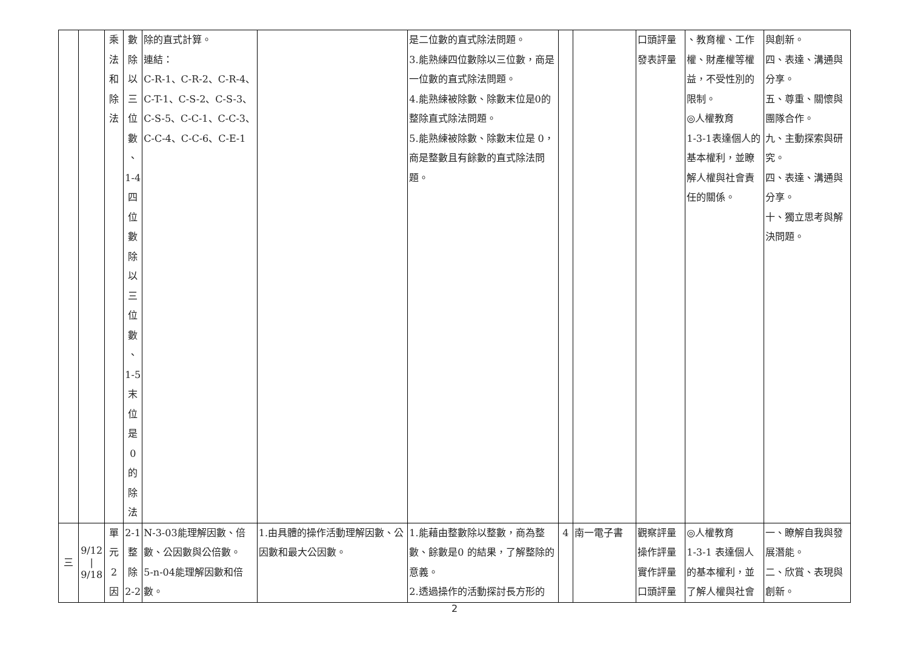| | | 乘 法 和 除 法 | 數 除 以 三 位 數 、 1-4 四 位 數 除 以 三 位 數 、 1-5 末 位 是 0 的 除 法 | 除的直式計算。 連結： C-R-1、C-R-2、C-R-4、 C-T-1、C-S-2、C-S-3、 C-S-5、C-C-1、C-C-3、 C-C-4、C-C-6、C-E-1 | | 是二位數的直式除法問題。 3.能熟練四位數除以三位數，商是一位數的直式除法問題。 4.能熟練被除數、除數末位是0的整除直式除法問題。 5.能熟練被除數、除數末位是 0，商是整數且有餘數的直式除法問題。 | | | 口頭評量 發表評量 | 、教育權、工作權、財產權等權益，不受性別的限制。 ◎人權教育 1-3-1表達個人的基本權利，並瞭解人權與社會責任的關係。 | 與創新。 四、表達、溝通與分享。 五、尊重、關懷與團隊合作。 九、主動探索與研究。 四、表達、溝通與分享。 十、獨立思考與解決問題。 |
| 三 | 9/12 / 9/18 | 單 元 2 因 | 2-1 整 除 2-2 | N-3-03能理解因數、倍數、公因數與公倍數。 5-n-04能理解因數和倍數。 | 1.由具體的操作活動理解因數、公因數和最大公因數。 | 1.能藉由整數除以整數，商為整數、餘數是0 的結果，了解整除的意義。 2.透過操作的活動探討長方形的 | 4 | 南一電子書 | 觀察評量 操作評量 實作評量 口頭評量 | ◎人權教育 1-3-1 表達個人的基本權利，並了解人權與社會 | 一、瞭解自我與發展潛能。 二、欣賞、表現與創新。 |
2